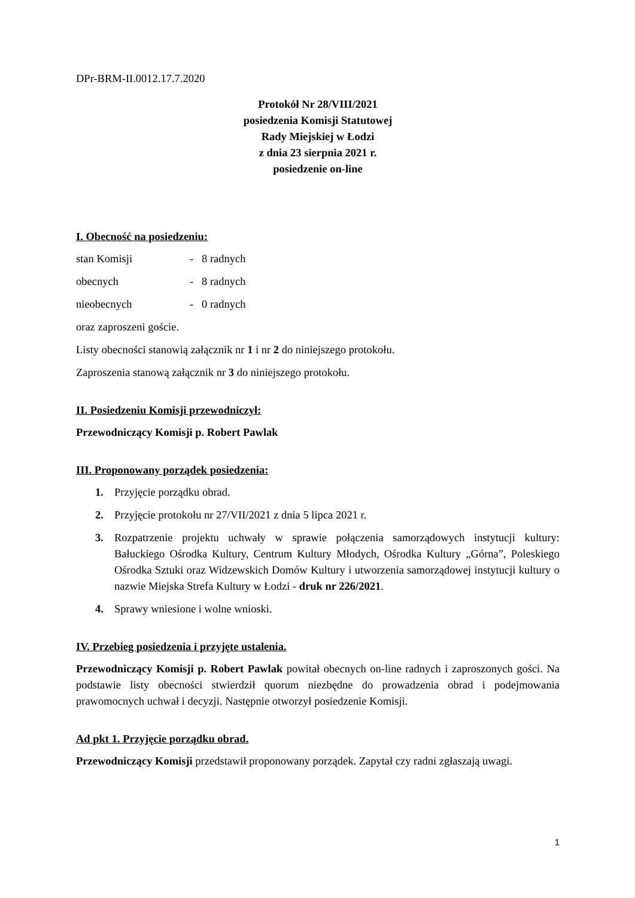DPr-BRM-II.0012.17.7.2020
Protokół Nr 28/VIII/2021
posiedzenia Komisji Statutowej
Rady Miejskiej w Łodzi
z dnia 23 sierpnia 2021 r.
posiedzenie on-line
I. Obecność na posiedzeniu:
stan Komisji - 8 radnych
obecnych - 8 radnych
nieobecnych - 0 radnych
oraz zaproszeni goście.
Listy obecności stanowią załącznik nr 1 i nr 2 do niniejszego protokołu.
Zaproszenia stanową załącznik nr 3 do niniejszego protokołu.
II. Posiedzeniu Komisji przewodniczył:
Przewodniczący Komisji p. Robert Pawlak
III. Proponowany porządek posiedzenia:
1. Przyjęcie porządku obrad.
2. Przyjęcie protokołu nr 27/VII/2021 z dnia 5 lipca 2021 r.
3. Rozpatrzenie projektu uchwały w sprawie połączenia samorządowych instytucji kultury: Bałuckiego Ośrodka Kultury, Centrum Kultury Młodych, Ośrodka Kultury „Górna”, Poleskiego Ośrodka Sztuki oraz Widzewskich Domów Kultury i utworzenia samorządowej instytucji kultury o nazwie Miejska Strefa Kultury w Łodzi - druk nr 226/2021.
4. Sprawy wniesione i wolne wnioski.
IV. Przebieg posiedzenia i przyjęte ustalenia.
Przewodniczący Komisji p. Robert Pawlak powitał obecnych on-line radnych i zaproszonych gości. Na podstawie listy obecności stwierdził quorum niezbędne do prowadzenia obrad i podejmowania prawomocnych uchwał i decyzji. Następnie otworzył posiedzenie Komisji.
Ad pkt 1. Przyjęcie porządku obrad.
Przewodniczący Komisji przedstawił proponowany porządek. Zapytał czy radni zgłaszają uwagi.
1